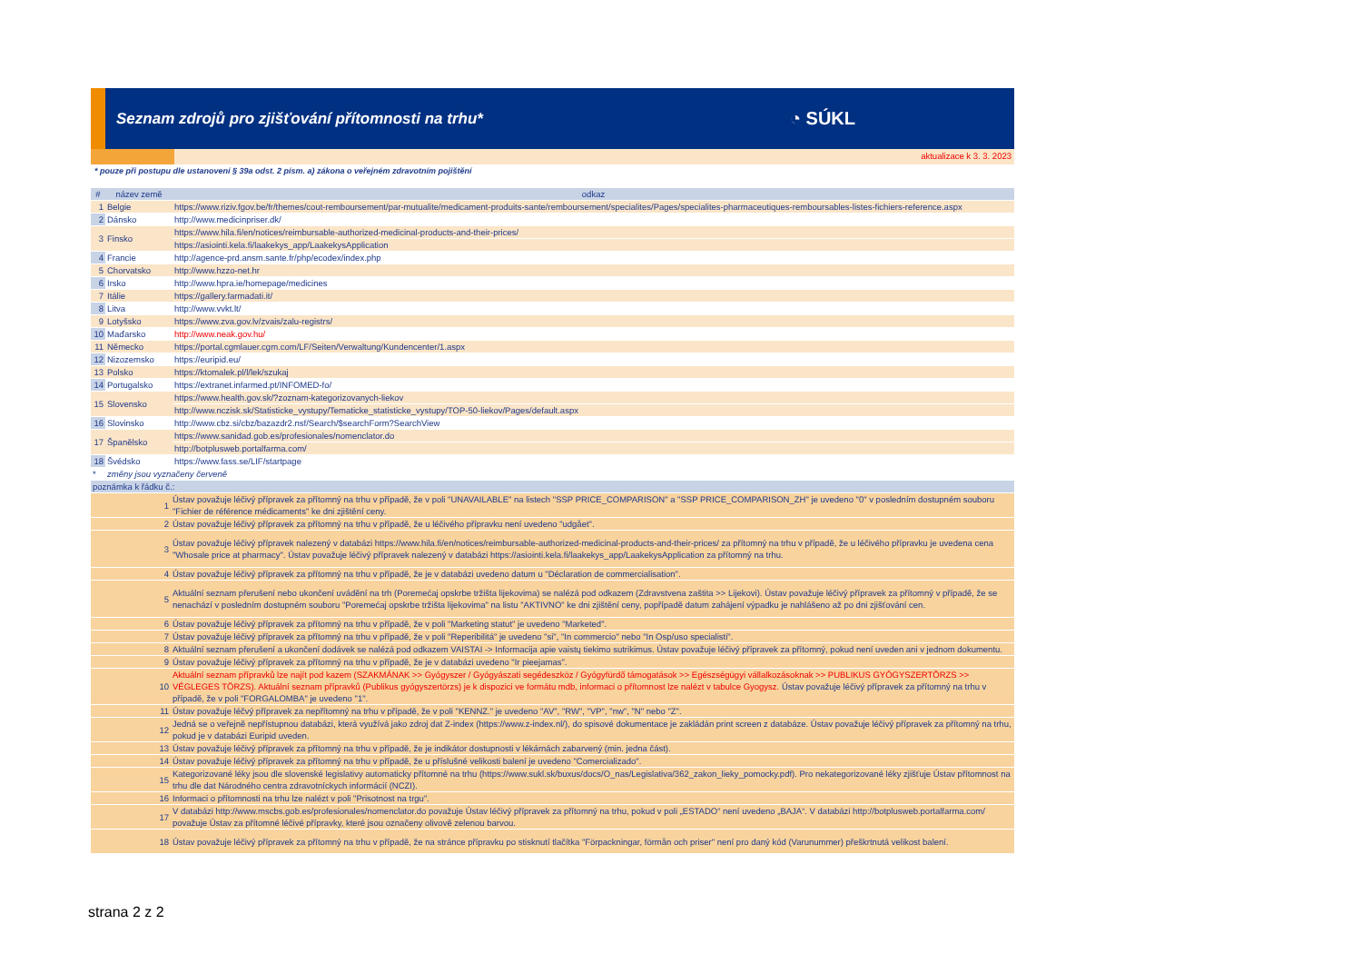Seznam zdrojů pro zjišťování přítomnosti na trhu*
◔ SÚKL
aktualizace k 3. 3. 2023
* pouze při postupu dle ustanovení § 39a odst. 2 písm. a) zákona o veřejném zdravotním pojištění
| # | název země | odkaz |
| --- | --- | --- |
| 1 | Belgie | https://www.riziv.fgov.be/fr/themes/cout-remboursement/par-mutualite/medicament-produits-sante/remboursement/specialites/Pages/specialites-pharmaceutiques-remboursables-listes-fichiers-reference.aspx |
| 2 | Dánsko | http://www.medicinpriser.dk/ |
| 3 | Finsko | https://www.hila.fi/en/notices/reimbursable-authorized-medicinal-products-and-their-prices/ |
| | | https://asiointi.kela.fi/laakekys_app/LaakekysApplication |
| 4 | Francie | http://agence-prd.ansm.sante.fr/php/ecodex/index.php |
| 5 | Chorvatsko | http://www.hzzo-net.hr |
| 6 | Irsko | http://www.hpra.ie/homepage/medicines |
| 7 | Itálie | https://gallery.farmadati.it/ |
| 8 | Litva | http://www.vvkt.lt/ |
| 9 | Lotyšsko | https://www.zva.gov.lv/zvais/zalu-registrs/ |
| 10 | Maďarsko | http://www.neak.gov.hu/ |
| 11 | Německo | https://portal.cgmlauer.cgm.com/LF/Seiten/Verwaltung/Kundencenter/1.aspx |
| 12 | Nizozemsko | https://euripid.eu/ |
| 13 | Polsko | https://ktomalek.pl/l/lek/szukaj |
| 14 | Portugalsko | https://extranet.infarmed.pt/INFOMED-fo/ |
| 15 | Slovensko | https://www.health.gov.sk/?zoznam-kategorizovanych-liekov |
| | | http://www.nczisk.sk/Statisticke_vystupy/Tematicke_statisticke_vystupy/TOP-50-liekov/Pages/default.aspx |
| 16 | Slovinsko | http://www.cbz.si/cbz/bazazdr2.nsf/Search/$searchForm?SearchView |
| 17 | Španělsko | https://www.sanidad.gob.es/profesionales/nomenclator.do |
| | | http://botplusweb.portalfarma.com/ |
| 18 | Švédsko | https://www.fass.se/LIF/startpage |
| * | změny jsou vyznačeny červeně | |
| poznámka k řádku č.: | |
| --- | --- |
| 1 | Ústav považuje léčivý přípravek za přítomný na trhu v případě, že v poli "UNAVAILABLE" na listech "SSP PRICE_COMPARISON" a "SSP PRICE_COMPARISON_ZH" je uvedeno "0" v posledním dostupném souboru "Fichier de référence médicaments" ke dni zjištění ceny. |
| 2 | Ústav považuje léčivý přípravek za přítomný na trhu v případě, že u léčivého přípravku není uvedeno "udgået". |
| 3 | Ústav považuje léčivý přípravek nalezený v databázi https://www.hila.fi/en/notices/reimbursable-authorized-medicinal-products-and-their-prices/ za přítomný na trhu v případě, že u léčivého přípravku je uvedena cena "Whosale price at pharmacy". Ústav považuje léčivý přípravek nalezený v databázi https://asiointi.kela.fi/laakekys_app/LaakekysApplication za přítomný na trhu. |
| 4 | Ústav považuje léčivý přípravek za přítomný na trhu v případě, že je v databázi uvedeno datum u "Déclaration de commercialisation". |
| 5 | Aktuální seznam přerušení nebo ukončení uvádění na trh (Poremećaj opskrbe tržišta lijekovima) se nalézá pod odkazem (Zdravstvena zaštita >> Lijekovi). Ústav považuje léčivý přípravek za přítomný v případě, že se nenachází v posledním dostupném souboru "Poremećaj opskrbe tržišta lijekovima" na listu "AKTIVNO" ke dni zjištění ceny, popřípadě datum zahájení výpadku je nahlášeno až po dni zjišťování cen. |
| 6 | Ústav považuje léčivý přípravek za přítomný na trhu v případě, že v poli "Marketing statut" je uvedeno "Marketed". |
| 7 | Ústav považuje léčivý přípravek za přítomný na trhu v případě, že v poli "Reperibilitá" je uvedeno "si", "In commercio" nebo "In Osp/uso specialisti". |
| 8 | Aktuální seznam přerušení a ukončení dodávek se nalézá pod odkazem VAISTAI -> Informacija apie vaistų tiekimo sutrikimus. Ústav považuje léčivý přípravek za přítomný, pokud není uveden ani v jednom dokumentu. |
| 9 | Ústav považuje léčivý přípravek za přítomný na trhu v případě, že je v databázi uvedeno "Ir pieejamas". |
| 10 | Aktuální seznam přípravků lze najít pod kazem (SZAKMÁNAK >> Gyógyszer / Gyógyászati segédeszköz / Gyógyfürdő támogatások >> Egészségügyi vállalkozásoknak >> PUBLIKUS GYÓGYSZERTÖRZS >> VÉGLEGES TÖRZS). Aktuální seznam přípravků (Publikus gyógyszertörzs) je k dispozici ve formátu mdb, informaci o přítomnost lze nalézt v tabulce Gyogysz. Ústav považuje léčivý přípravek za přítomný na trhu v případě, že v poli "FORGALOMBA" je uvedeno "1". |
| 11 | Ústav považuje léčvý přípravek za nepřítomný na trhu v případě, že v poli "KENNZ." je uvedeno "AV", "RW", "VP", "nw", "N" nebo "Z". |
| 12 | Jedná se o veřejně nepřístupnou databázi, která využívá jako zdroj dat Z-index (https://www.z-index.nl/), do spisové dokumentace je zakládán print screen z databáze. Ústav považuje léčivý přípravek za přítomný na trhu, pokud je v databázi Euripid uveden. |
| 13 | Ústav považuje léčivý přípravek za přítomný na trhu v případě, že je indikátor dostupnosti v lékárnách zabarvený (min. jedna část). |
| 14 | Ústav považuje léčivý přípravek za přítomný na trhu v případě, že u příslušné velikosti balení je uvedeno "Comercializado". |
| 15 | Kategorizované léky jsou dle slovenské legislativy automaticky přítomné na trhu (https://www.sukl.sk/buxus/docs/O_nas/Legislativa/362_zakon_lieky_pomocky.pdf). Pro nekategorizované léky zjišťuje Ústav přítomnost na trhu dle dat Národného centra zdravotníckych informácií (NCZI). |
| 16 | Informaci o přítomnosti na trhu lze nalézt v poli "Prisotnost na trgu". |
| 17 | V databázi http://www.mscbs.gob.es/profesionales/nomenclator.do považuje Ústav léčivý přípravek za přítomný na trhu, pokud v poli „ESTADO“ není uvedeno „BAJA“. V databázi http://botplusweb.portalfarma.com/ považuje Ústav za přítomné léčivé přípravky, které jsou označeny olivově zelenou barvou. |
| 18 | Ústav považuje léčivý přípravek za přítomný na trhu v případě, že na stránce přípravku po stisknutí tlačítka "Förpackningar, förmån och priser" není pro daný kód (Varunummer) přeškrtnutá velikost balení. |
strana 2 z 2